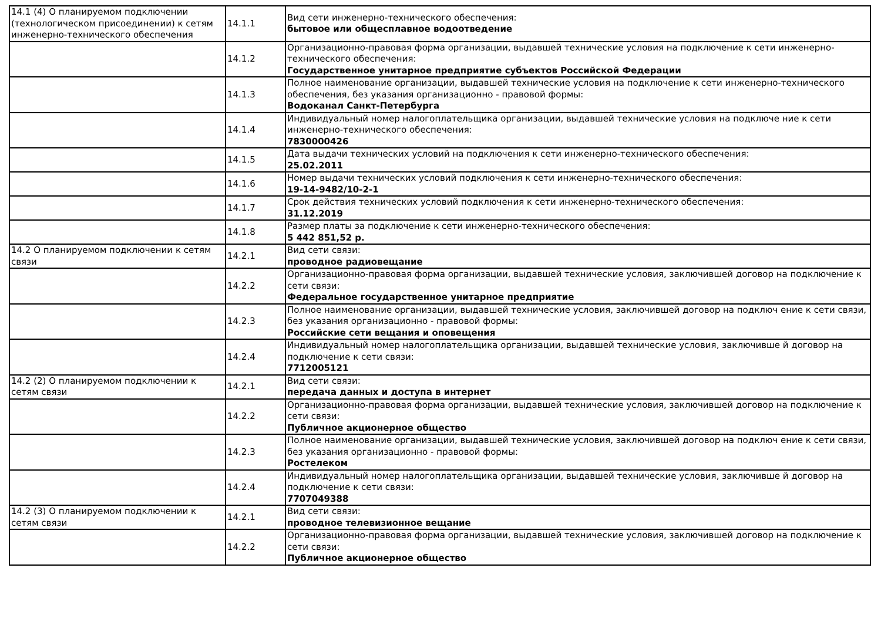| 14.1 (4) О планируемом подключении (технологическом присоединении) к сетям инженерно-технического обеспечения | 14.1.1 | Вид сети инженерно-технического обеспечения: бытовое или общесплавное водоотведение |
| | 14.1.2 | Организационно-правовая форма организации, выдавшей технические условия на подключение к сети инженерно-технического обеспечения: Государственное унитарное предприятие субъектов Российской Федерации |
| | 14.1.3 | Полное наименование организации, выдавшей технические условия на подключение к сети инженерно-технического обеспечения, без указания организационно - правовой формы: Водоканал Санкт-Петербурга |
| | 14.1.4 | Индивидуальный номер налогоплательщика организации, выдавшей технические условия на подключе ние к сети инженерно-технического обеспечения: 7830000426 |
| | 14.1.5 | Дата выдачи технических условий на подключения к сети инженерно-технического обеспечения: 25.02.2011 |
| | 14.1.6 | Номер выдачи технических условий подключения к сети инженерно-технического обеспечения: 19-14-9482/10-2-1 |
| | 14.1.7 | Срок действия технических условий подключения к сети инженерно-технического обеспечения: 31.12.2019 |
| | 14.1.8 | Размер платы за подключение к сети инженерно-технического обеспечения: 5 442 851,52 р. |
| 14.2 О планируемом подключении к сетям связи | 14.2.1 | Вид сети связи: проводное радиовещание |
| | 14.2.2 | Организационно-правовая форма организации, выдавшей технические условия, заключившей договор на подключение к сети связи: Федеральное государственное унитарное предприятие |
| | 14.2.3 | Полное наименование организации, выдавшей технические условия, заключившей договор на подключ ение к сети связи, без указания организационно - правовой формы: Российские сети вещания и оповещения |
| | 14.2.4 | Индивидуальный номер налогоплательщика организации, выдавшей технические условия, заключивше й договор на подключение к сети связи: 7712005121 |
| 14.2 (2) О планируемом подключении к сетям связи | 14.2.1 | Вид сети связи: передача данных и доступа в интернет |
| | 14.2.2 | Организационно-правовая форма организации, выдавшей технические условия, заключившей договор на подключение к сети связи: Публичное акционерное общество |
| | 14.2.3 | Полное наименование организации, выдавшей технические условия, заключившей договор на подключ ение к сети связи, без указания организационно - правовой формы: Ростелеком |
| | 14.2.4 | Индивидуальный номер налогоплательщика организации, выдавшей технические условия, заключивше й договор на подключение к сети связи: 7707049388 |
| 14.2 (3) О планируемом подключении к сетям связи | 14.2.1 | Вид сети связи: проводное телевизионное вещание |
| | 14.2.2 | Организационно-правовая форма организации, выдавшей технические условия, заключившей договор на подключение к сети связи: Публичное акционерное общество |